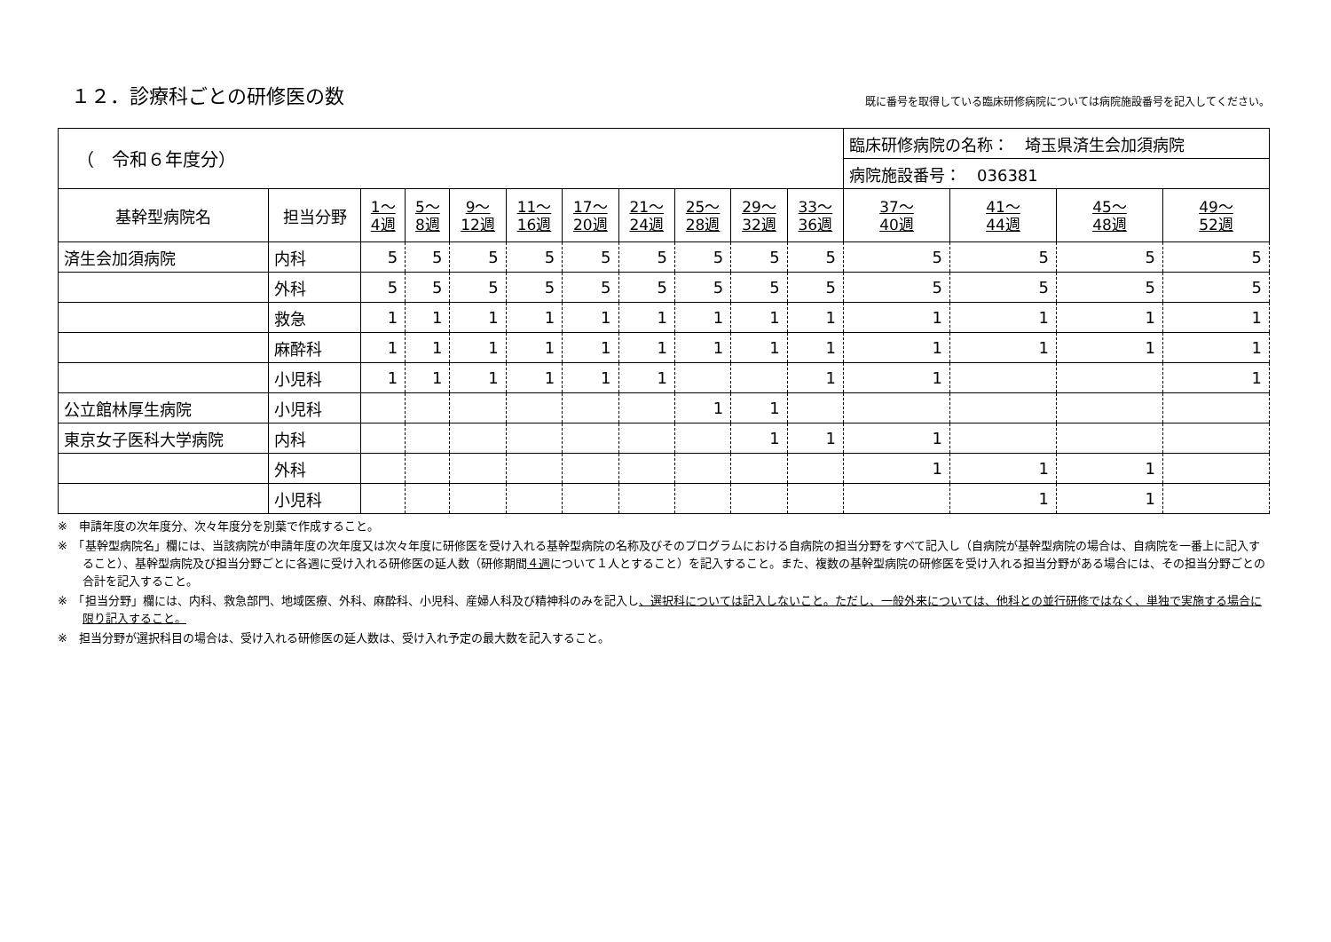１２．診療科ごとの研修医の数
既に番号を取得している臨床研修病院については病院施設番号を記入してください。
| （ 令和６年度分） | | | | | | | | | | | 臨床研修病院の名称： 埼玉県済生会加須病院 | | | |
| | | | | | | | | | | | 病院施設番号： 036381 | | | |
| 基幹型病院名 | 担当分野 | 1～ 4週 | 5～ 8週 | 9～ 12週 | 11～ 16週 | 17～ 20週 | 21～ 24週 | 25～ 28週 | 29～ 32週 | 33～ 36週 | 37～ 40週 | 41～ 44週 | 45～ 48週 | 49～ 52週 |
| 済生会加須病院 | 内科 | 5 | 5 | 5 | 5 | 5 | 5 | 5 | 5 | 5 | 5 | 5 | 5 | 5 |
| | 外科 | 5 | 5 | 5 | 5 | 5 | 5 | 5 | 5 | 5 | 5 | 5 | 5 | 5 |
| | 救急 | 1 | 1 | 1 | 1 | 1 | 1 | 1 | 1 | 1 | 1 | 1 | 1 | 1 |
| | 麻酔科 | 1 | 1 | 1 | 1 | 1 | 1 | 1 | 1 | 1 | 1 | 1 | 1 | 1 |
| | 小児科 | 1 | 1 | 1 | 1 | 1 | 1 | | | 1 | 1 | | | 1 |
| 公立館林厚生病院 | 小児科 | | | | | | | 1 | 1 | | | | | |
| 東京女子医科大学病院 | 内科 | | | | | | | | 1 | 1 | 1 | | | |
| | 外科 | | | | | | | | | | 1 | 1 | 1 | |
| | 小児科 | | | | | | | | | | | 1 | 1 | |
※　申請年度の次年度分、次々年度分を別葉で作成すること。
※　「基幹型病院名」欄には、当該病院が申請年度の次年度又は次々年度に研修医を受け入れる基幹型病院の名称及びそのプログラムにおける自病院の担当分野をすべて記入し（自病院が基幹型病院の場合は、自病院を一番上に記入すること）、基幹型病院及び担当分野ごとに各週に受け入れる研修医の延人数（研修期間４週について１人とすること）を記入すること。また、複数の基幹型病院の研修医を受け入れる担当分野がある場合には、その担当分野ごとの合計を記入すること。
※　「担当分野」欄には、内科、救急部門、地域医療、外科、麻酔科、小児科、産婦人科及び精神科のみを記入し、選択科については記入しないこと。ただし、一般外来については、他科との並行研修ではなく、単独で実施する場合に限り記入すること。
※　担当分野が選択科目の場合は、受け入れる研修医の延人数は、受け入れ予定の最大数を記入すること。